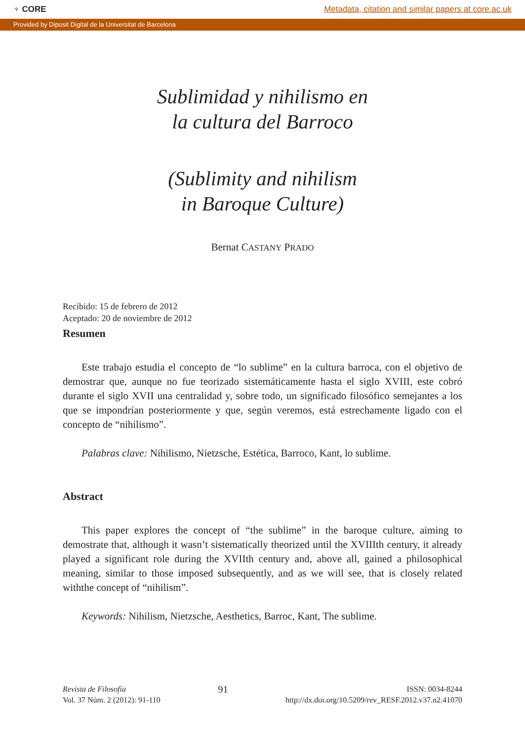♆ CORE Metadata, citation and similar papers at core.ac.uk
Provided by Diposit Digital de la Universitat de Barcelona
Sublimidad y nihilismo en
la cultura del Barroco
(Sublimity and nihilism
in Baroque Culture)
Bernat CASTANY PRADO
Recibido: 15 de febrero de 2012
Aceptado: 20 de noviembre de 2012
Resumen
Este trabajo estudia el concepto de “lo sublime” en la cultura barroca, con el objetivo de demostrar que, aunque no fue teorizado sistemáticamente hasta el siglo XVIII, este cobró durante el siglo XVII una centralidad y, sobre todo, un significado filosófico semejantes a los que se impondrían posteriormente y que, según veremos, está estrechamente ligado con el concepto de “nihilismo”.
Palabras clave: Nihilismo, Nietzsche, Estética, Barroco, Kant, lo sublime.
Abstract
This paper explores the concept of “the sublime” in the baroque culture, aiming to demostrate that, although it wasn’t sistematically theorized until the XVIIIth century, it already played a significant role during the XVIIth century and, above all, gained a philosophical meaning, similar to those imposed subsequently, and as we will see, that is closely related withthe concept of “nihilism”.
Keywords: Nihilism, Nietzsche, Aesthetics, Barroc, Kant, The sublime.
Revista de Filosofía
Vol. 37 Núm. 2 (2012): 91-110
91
ISSN: 0034-8244
http://dx.doi.org/10.5209/rev_RESF.2012.v37.n2.41070